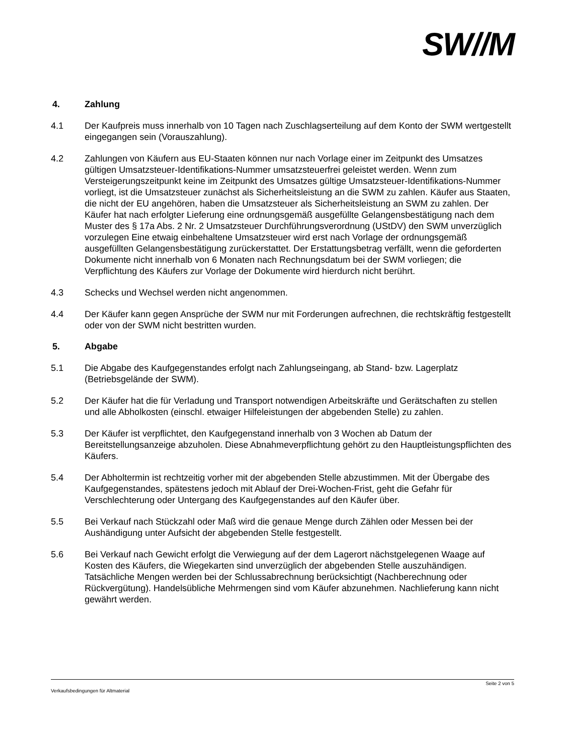SW//M
4. Zahlung
4.1 Der Kaufpreis muss innerhalb von 10 Tagen nach Zuschlagserteilung auf dem Konto der SWM wertgestellt eingegangen sein (Vorauszahlung).
4.2 Zahlungen von Käufern aus EU-Staaten können nur nach Vorlage einer im Zeitpunkt des Umsatzes gültigen Umsatzsteuer-Identifikations-Nummer umsatzsteuerfrei geleistet werden. Wenn zum Versteigerungszeitpunkt keine im Zeitpunkt des Umsatzes gültige Umsatzsteuer-Identifikations-Nummer vorliegt, ist die Umsatzsteuer zunächst als Sicherheitsleistung an die SWM zu zahlen. Käufer aus Staaten, die nicht der EU angehören, haben die Umsatzsteuer als Sicherheitsleistung an SWM zu zahlen. Der Käufer hat nach erfolgter Lieferung eine ordnungsgemäß ausgefüllte Gelangensbestätigung nach dem Muster des § 17a Abs. 2 Nr. 2 Umsatzsteuer Durchführungsverordnung (UStDV) den SWM unverzüglich vorzulegen Eine etwaig einbehaltene Umsatzsteuer wird erst nach Vorlage der ordnungsgemäß ausgefüllten Gelangensbestätigung zurückerstattet. Der Erstattungsbetrag verfällt, wenn die geforderten Dokumente nicht innerhalb von 6 Monaten nach Rechnungsdatum bei der SWM vorliegen; die Verpflichtung des Käufers zur Vorlage der Dokumente wird hierdurch nicht berührt.
4.3 Schecks und Wechsel werden nicht angenommen.
4.4 Der Käufer kann gegen Ansprüche der SWM nur mit Forderungen aufrechnen, die rechtskräftig festgestellt oder von der SWM nicht bestritten wurden.
5. Abgabe
5.1 Die Abgabe des Kaufgegenstandes erfolgt nach Zahlungseingang, ab Stand- bzw. Lagerplatz (Betriebsgelände der SWM).
5.2 Der Käufer hat die für Verladung und Transport notwendigen Arbeitskräfte und Gerätschaften zu stellen und alle Abholkosten (einschl. etwaiger Hilfeleistungen der abgebenden Stelle) zu zahlen.
5.3 Der Käufer ist verpflichtet, den Kaufgegenstand innerhalb von 3 Wochen ab Datum der Bereitstellungsanzeige abzuholen. Diese Abnahmeverpflichtung gehört zu den Hauptleistungspflichten des Käufers.
5.4 Der Abholtermin ist rechtzeitig vorher mit der abgebenden Stelle abzustimmen. Mit der Übergabe des Kaufgegenstandes, spätestens jedoch mit Ablauf der Drei-Wochen-Frist, geht die Gefahr für Verschlechterung oder Untergang des Kaufgegenstandes auf den Käufer über.
5.5 Bei Verkauf nach Stückzahl oder Maß wird die genaue Menge durch Zählen oder Messen bei der Aushändigung unter Aufsicht der abgebenden Stelle festgestellt.
5.6 Bei Verkauf nach Gewicht erfolgt die Verwiegung auf der dem Lagerort nächstgelegenen Waage auf Kosten des Käufers, die Wiegekarten sind unverzüglich der abgebenden Stelle auszuhändigen. Tatsächliche Mengen werden bei der Schlussabrechnung berücksichtigt (Nachberechnung oder Rückvergütung). Handelsübliche Mehrmengen sind vom Käufer abzunehmen. Nachlieferung kann nicht gewährt werden.
Seite 2 von 5
Verkaufsbedingungen für Altmaterial